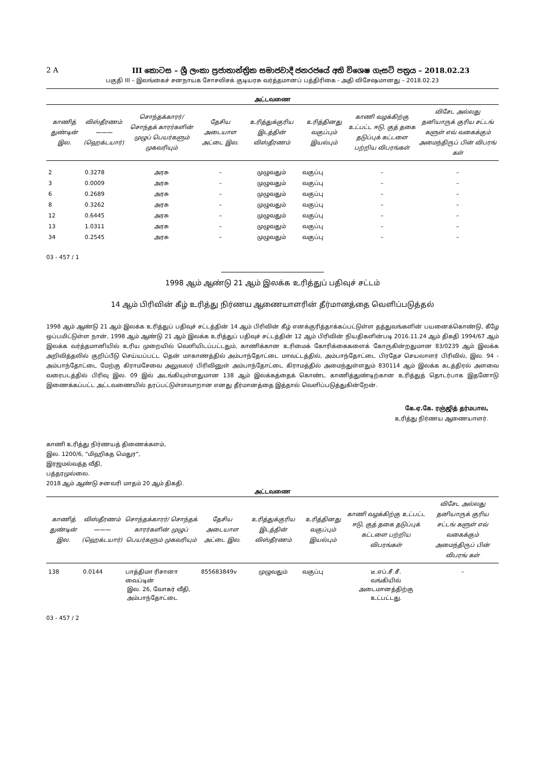2 A III කොටස – ශ්‍රී ලංකා ප්‍රජාතාන්ත්‍රික සමාජවාදී ජනරජයේ අති විශෙෂ ගැසට් පත්‍රය – 2018.02.23
பகுதி III – இலங்கைச் சனநாயக சோசலிசக் குடியரசு வர்த்தமானப் பத்திரிகை - அதி விசேஷமானது – 2018.02.23
அட்டவணை
| காணித் துண்டின் இல. | விஸ்தீரணம் ——— (ஹெக்டயார்) | சொந்தக்காரர்/ சொந்தக் காரர்களின் முழுப் பெயர்களும் முகவரியும் | தேசிய அடையாள அட்டை இல. | உரித்துக்குரிய இடத்தின் விஸ்தீரணம் | உரித்தினது வகுப்பும் இயல்பும் | காணி வழக்கிற்கு உட்பட்ட ஈடு, குத் தகை தடுப்புக் கட்டளை பற்றிய விபரங்கள் | விசேட அல்லது தனியாருக் குரிய சட்டங் களுள் எவ் வகைக்கும் அமைந்திருப் பின் விபரங் கள் |
| --- | --- | --- | --- | --- | --- | --- | --- |
| 2 | 0.3278 | அரசு | – | முழுவதும் | வகுப்பு | – | – |
| 3 | 0.0009 | அரசு | – | முழுவதும் | வகுப்பு | – | – |
| 6 | 0.2689 | அரசு | – | முழுவதும் | வகுப்பு | – | – |
| 8 | 0.3262 | அரசு | – | முழுவதும் | வகுப்பு | – | – |
| 12 | 0.6445 | அரசு | – | முழுவதும் | வகுப்பு | – | – |
| 13 | 1.0311 | அரசு | – | முழுவதும் | வகுப்பு | – | – |
| 34 | 0.2545 | அரசு | – | முழுவதும் | வகுப்பு | – | – |
03 - 457 / 1
1998 ஆம் ஆண்டு 21 ஆம் இலக்க உரித்துப் பதிவுச் சட்டம்
14 ஆம் பிரிவின் கீழ் உரித்து நிர்ணய ஆணையாளரின் தீர்மானத்தை வெளிப்படுத்தல்
1998 ஆம் ஆண்டு 21 ஆம் இலக்க உரித்துப் பதிவுச் சட்டத்தின் 14 ஆம் பிரிவின் கீழ் எனக்குரித்தாக்கப்பட்டுள்ள தத்துவங்களின் பயனைக்கொண்டு, கீழே ஒப்பமிட்டுள்ள நான், 1998 ஆம் ஆண்டு 21 ஆம் இலக்க உரித்துப் பதிவுச் சட்டத்தின் 12 ஆம் பிரிவின் நியதிகளின்படி 2016.11.24 ஆம் திகதி 1994/67 ஆம் இலக்க வர்த்தமானியில் உரிய முறையில் வெளியிடப்பட்டதும், காணிக்கான உரிமைக் கோரிக்கைகளைக் கோருகின்றதுமான 83/0239 ஆம் இலக்க அறிவித்தலில் குறிப்பீடு செய்யப்பட்ட தென் மாகாணத்தில் அம்பாந்தோட்டை மாவட்டத்தில், அம்பாந்தோட்டை பிரதேச செயலாளர் பிரிவில், இல. 94 - அம்பாந்தோட்டை மேற்கு கிராமசேவை அலுவலர் பிரிவினுள் அம்பாந்தோட்டை கிராமத்தில் அமைந்துள்ளதும் 830114 ஆம் இலக்க கடத்திரல் அளவை வரைபடத்தில் பிரிவு இல. 09 இல் அடங்கியுள்ளதுமான 138 ஆம் இலக்கத்தைக் கொண்ட காணித்துண்டிற்கான உரித்துத் தொடர்பாக இதனோடு இணைக்கப்பட்ட அட்டவணையில் தரப்பட்டுள்ளவாறான எனது தீர்மானத்தை இத்தால் வெளிப்படுத்துகின்றேன்.
கே.ஏ.கே. ரஞ்ஜித் தர்மபால,
உரித்து நிர்ணய ஆணையாளர்.
காணி உரித்து நிர்ணயத் திணைக்களம்,
இல. 1200/6, “மிஹிகத மெதுர”,
இரஜமல்வத்த வீதி,
பத்தரமுல்லை.
2018 ஆம் ஆண்டு சனவரி மாதம் 20 ஆம் திகதி.
அட்டவணை
| காணித் துண்டின் இல. | விஸ்தீரணம் ——— (ஹெக்டயார்) | சொந்தக்காரர்/ சொந்தக் காரர்களின் முழுப் பெயர்களும் முகவரியும் | தேசிய அடையாள அட்டை இல. | உரித்துக்குரிய இடத்தின் விஸ்தீரணம் | உரித்தினது வகுப்பும் இயல்பும் | காணி வழக்கிற்கு உட்பட்ட ஈடு, குத் தகை தடுப்புக் கட்டளை பற்றிய விபரங்கள் | விசேட அல்லது தனியாருக் குரிய சட்டங் களுள் எவ் வகைக்கும் அமைந்திருப் பின் விபரங் கள் |
| --- | --- | --- | --- | --- | --- | --- | --- |
| 138 | 0.0144 | பாத்திமா ரிசானா வைப்டின் இல. 26, வோகர் வீதி, அம்பாந்தோட்டை | 855683849v | முழுவதும் | வகுப்பு | டீ.எப்.சீ.சீ. வங்கியில் அடைமானத்திற்கு உட்பட்டது. | – |
03 - 457 / 2